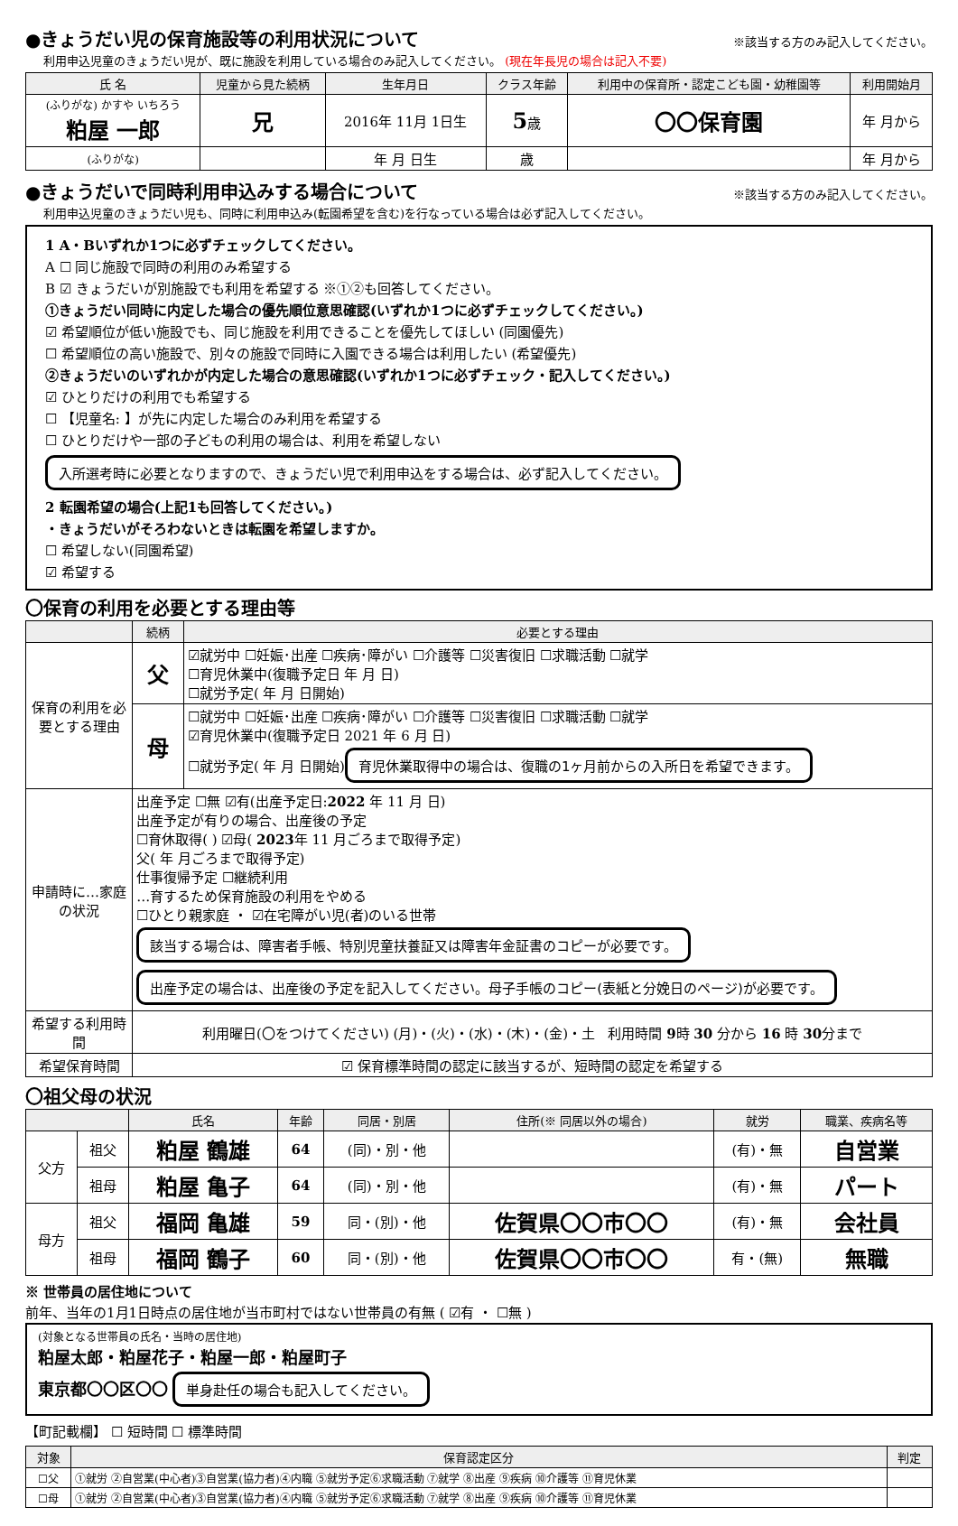●きょうだい児の保育施設等の利用状況について ※該当する方のみ記入してください。
利用申込児童のきょうだい児が、既に施設を利用している場合のみ記入してください。 (現在年長児の場合は記入不要)
| 氏 名 | 児童から見た続柄 | 生年月日 | クラス年齢 | 利用中の保育所・認定こども園・幼稚園等 | 利用開始月 |
| --- | --- | --- | --- | --- | --- |
| (ふりがな) かすや いちろう 粕屋 一郎 | 兄 | 2016年 11月 1日生 | 5 歳 | 〇〇保育園 | 年 月から |
| (ふりがな) | | 年 月 日生 | 歳 | | 年 月から |
●きょうだいで同時利用申込みする場合について ※該当する方のみ記入してください。
利用申込児童のきょうだい児も、同時に利用申込み(転園希望を含む)を行なっている場合は必ず記入してください。
1 A・Bいずれか1つに必ずチェックしてください。
A ☐ 同じ施設で同時の利用のみ希望する
B ☑ きょうだいが別施設でも利用を希望する ※①②も回答してください。
①きょうだい同時に内定した場合の優先順位意思確認(いずれか1つに必ずチェックしてください。)
☑ 希望順位が低い施設でも、同じ施設を利用できることを優先してほしい (同園優先)
☐ 希望順位の高い施設で、別々の施設で同時に入園できる場合は利用したい (希望優先)
②きょうだいのいずれかが内定した場合の意思確認(いずれか1つに必ずチェック・記入してください。)
☑ ひとりだけの利用でも希望する
☐ 【児童名: 】が先に内定した場合のみ利用を希望する
☐ ひとりだけや一部の子どもの利用の場合は、利用を希望しない
入所選考時に必要となりますので、きょうだい児で利用申込をする場合は、必ず記入してください。
2 転園希望の場合(上記1も回答してください。)
・きょうだいがそろわないときは転園を希望しますか。
☐ 希望しない(同園希望)
☑ 希望する
〇保育の利用を必要とする理由等
| | 続柄 | 必要とする理由 |
| --- | --- | --- |
| 保育の利用を必要とする理由 | 父 | ☑就労中 ☐妊娠･出産 ☐疾病･障がい ☐介護等 ☐災害復旧 ☐求職活動 ☐就学 ☐育児休業中(復職予定日 年 月 日) ☐就労予定( 年 月 日開始) |
| | 母 | ☐就労中 ☐妊娠･出産 ☐疾病･障がい ☐介護等 ☐災害復旧 ☐求職活動 ☐就学 ☑育児休業中(復職予定日 2021 年 6 月 日) ☐就労予定( 年 月 日開始) 育児休業取得中の場合は、復職の1ヶ月前からの入所日を希望できます。 |
| 申請時に…家庭の状況 | 出産予定 ☐無 ☑有(出産予定日: 2022 年 11 月 日) 出産予定が有りの場合、出産後の予定 ☐育休取得( ) ☑母( 2023 年 11 月ごろまで取得予定) 父( 年 月ごろまで取得予定) 仕事復帰予定 ☐継続利用 …育するため保育施設の利用をやめる ☐ひとり親家庭 ・ ☑在宅障がい児(者)のいる世帯 該当する場合は、障害者手帳、特別児童扶養証又は障害年金証書のコピーが必要です。 出産予定の場合は、出産後の予定を記入してください。母子手帳のコピー(表紙と分娩日のページ)が必要です。 | |
| 希望する利用時間 | 利用曜日(〇をつけてください) (月)・(火)・(水)・(木)・(金)・土 利用時間 9 時 30 分から 16 時 30 分まで | |
| 希望保育時間 | ☑ 保育標準時間の認定に該当するが、短時間の認定を希望する | |
〇祖父母の状況
| | | 氏名 | 年齢 | 同居・別居 | 住所(※ 同居以外の場合) | 就労 | 職業、疾病名等 |
| --- | --- | --- | --- | --- | --- | --- | --- |
| 父方 | 祖父 | 粕屋 鶴雄 | 64 | (同)・別・他 | | (有)・無 | 自営業 |
| | 祖母 | 粕屋 亀子 | 64 | (同)・別・他 | | (有)・無 | パート |
| 母方 | 祖父 | 福岡 亀雄 | 59 | 同・(別)・他 | 佐賀県〇〇市〇〇 | (有)・無 | 会社員 |
| | 祖母 | 福岡 鶴子 | 60 | 同・(別)・他 | 佐賀県〇〇市〇〇 | 有・(無) | 無職 |
※ 世帯員の居住地について
前年、当年の1月1日時点の居住地が当市町村ではない世帯員の有無 ( ☑有 ・ ☐無 )
(対象となる世帯員の氏名・当時の居住地)
粕屋太郎・粕屋花子・粕屋一郎・粕屋町子
東京都〇〇区〇〇
単身赴任の場合も記入してください。
【町記載欄】 ☐ 短時間 ☐ 標準時間
| 対象 | 保育認定区分 | 判定 |
| --- | --- | --- |
| ☐父 | ①就労 ②自営業(中心者)③自営業(協力者)④内職 ⑤就労予定⑥求職活動 ⑦就学 ⑧出産 ⑨疾病 ⑩介護等 ⑪育児休業 | |
| ☐母 | ①就労 ②自営業(中心者)③自営業(協力者)④内職 ⑤就労予定⑥求職活動 ⑦就学 ⑧出産 ⑨疾病 ⑩介護等 ⑪育児休業 | |